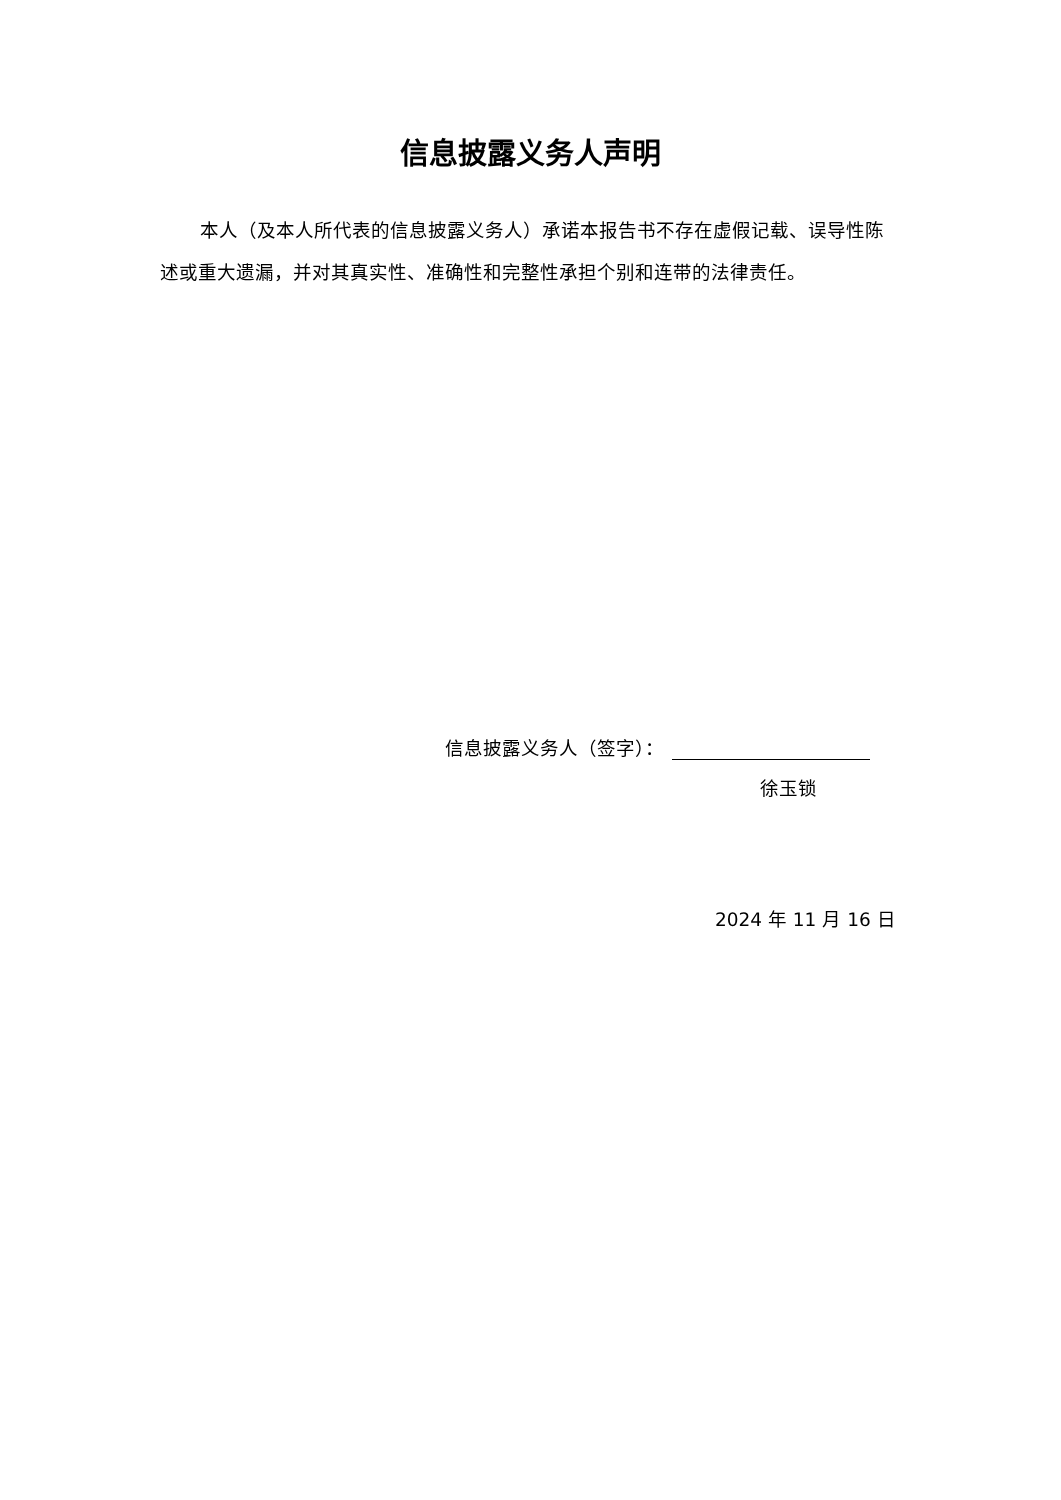信息披露义务人声明
本人（及本人所代表的信息披露义务人）承诺本报告书不存在虚假记载、误导性陈述或重大遗漏，并对其真实性、准确性和完整性承担个别和连带的法律责任。
信息披露义务人（签字）：
徐玉锁
2024 年 11 月 16 日